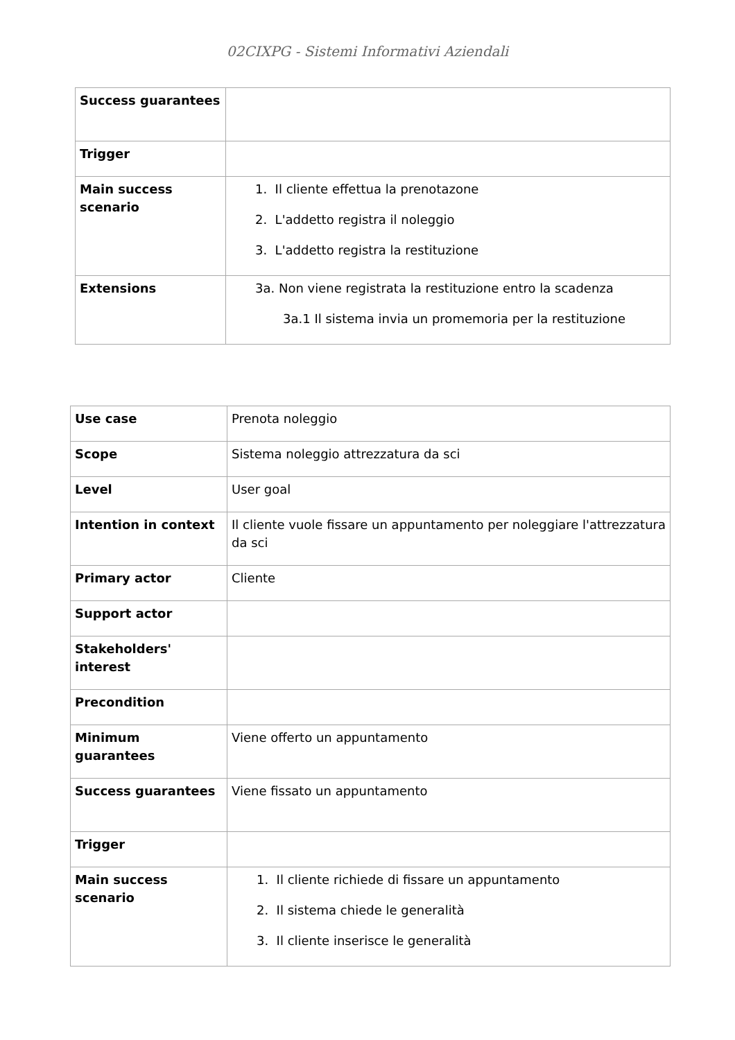02CIXPG - Sistemi Informativi Aziendali
| Success guarantees | |
| Trigger | |
| Main success scenario | 1. Il cliente effettua la prenotazone 2. L'addetto registra il noleggio 3. L'addetto registra la restituzione |
| Extensions | 3a. Non viene registrata la restituzione entro la scadenza 3a.1 Il sistema invia un promemoria per la restituzione |
| Use case | Prenota noleggio |
| Scope | Sistema noleggio attrezzatura da sci |
| Level | User goal |
| Intention in context | Il cliente vuole fissare un appuntamento per noleggiare l'attrezzatura da sci |
| Primary actor | Cliente |
| Support actor | |
| Stakeholders' interest | |
| Precondition | |
| Minimum guarantees | Viene offerto un appuntamento |
| Success guarantees | Viene fissato un appuntamento |
| Trigger | |
| Main success scenario | 1. Il cliente richiede di fissare un appuntamento 2. Il sistema chiede le generalità 3. Il cliente inserisce le generalità |